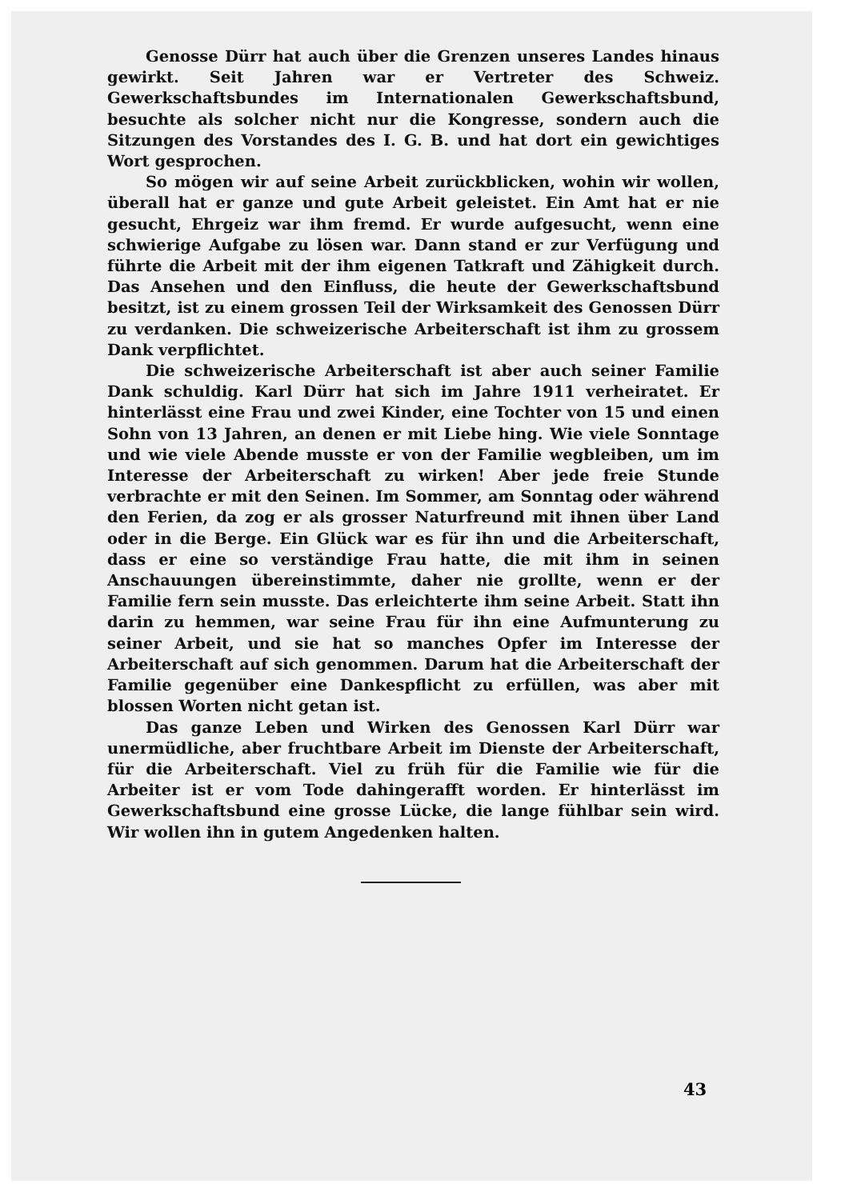Genosse Dürr hat auch über die Grenzen unseres Landes hinaus gewirkt. Seit Jahren war er Vertreter des Schweiz. Gewerkschaftsbundes im Internationalen Gewerkschaftsbund, besuchte als solcher nicht nur die Kongresse, sondern auch die Sitzungen des Vorstandes des I. G. B. und hat dort ein gewichtiges Wort gesprochen.
So mögen wir auf seine Arbeit zurückblicken, wohin wir wollen, überall hat er ganze und gute Arbeit geleistet. Ein Amt hat er nie gesucht, Ehrgeiz war ihm fremd. Er wurde aufgesucht, wenn eine schwierige Aufgabe zu lösen war. Dann stand er zur Verfügung und führte die Arbeit mit der ihm eigenen Tatkraft und Zähigkeit durch. Das Ansehen und den Einfluss, die heute der Gewerkschaftsbund besitzt, ist zu einem grossen Teil der Wirksamkeit des Genossen Dürr zu verdanken. Die schweizerische Arbeiterschaft ist ihm zu grossem Dank verpflichtet.
Die schweizerische Arbeiterschaft ist aber auch seiner Familie Dank schuldig. Karl Dürr hat sich im Jahre 1911 verheiratet. Er hinterlässt eine Frau und zwei Kinder, eine Tochter von 15 und einen Sohn von 13 Jahren, an denen er mit Liebe hing. Wie viele Sonntage und wie viele Abende musste er von der Familie wegbleiben, um im Interesse der Arbeiterschaft zu wirken! Aber jede freie Stunde verbrachte er mit den Seinen. Im Sommer, am Sonntag oder während den Ferien, da zog er als grosser Naturfreund mit ihnen über Land oder in die Berge. Ein Glück war es für ihn und die Arbeiterschaft, dass er eine so verständige Frau hatte, die mit ihm in seinen Anschauungen übereinstimmte, daher nie grollte, wenn er der Familie fern sein musste. Das erleichterte ihm seine Arbeit. Statt ihn darin zu hemmen, war seine Frau für ihn eine Aufmunterung zu seiner Arbeit, und sie hat so manches Opfer im Interesse der Arbeiterschaft auf sich genommen. Darum hat die Arbeiterschaft der Familie gegenüber eine Dankespflicht zu erfüllen, was aber mit blossen Worten nicht getan ist.
Das ganze Leben und Wirken des Genossen Karl Dürr war unermüdliche, aber fruchtbare Arbeit im Dienste der Arbeiterschaft, für die Arbeiterschaft. Viel zu früh für die Familie wie für die Arbeiter ist er vom Tode dahingerafft worden. Er hinterlässt im Gewerkschaftsbund eine grosse Lücke, die lange fühlbar sein wird. Wir wollen ihn in gutem Angedenken halten.
43